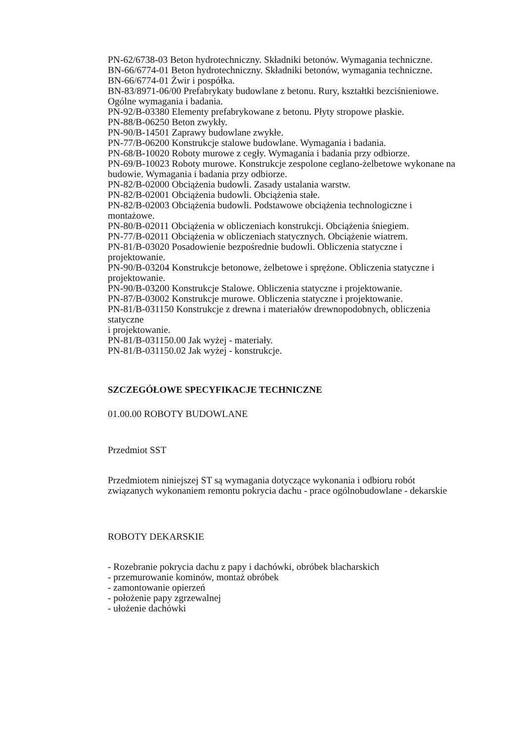PN-62/6738-03 Beton hydrotechniczny. Składniki betonów. Wymagania techniczne.
BN-66/6774-01 Beton hydrotechniczny. Składniki betonów, wymagania techniczne.
BN-66/6774-01 Żwir i pospółka.
BN-83/8971-06/00 Prefabrykaty budowlane z betonu. Rury, kształtki bezciśnieniowe. Ogólne wymagania i badania.
PN-92/B-03380 Elementy prefabrykowane z betonu. Płyty stropowe płaskie.
PN-88/B-06250 Beton zwykły.
PN-90/B-14501 Zaprawy budowlane zwykłe.
PN-77/B-06200 Konstrukcje stalowe budowlane. Wymagania i badania.
PN-68/B-10020 Roboty murowe z cegły. Wymagania i badania przy odbiorze.
PN-69/B-10023 Roboty murowe. Konstrukcje zespolone ceglano-żelbetowe wykonane na budowie. Wymagania i badania przy odbiorze.
PN-82/B-02000 Obciążenia budowli. Zasady ustalania warstw.
PN-82/B-02001 Obciążenia budowli. Obciążenia stałe.
PN-82/B-02003 Obciążenia budowli. Podstawowe obciążenia technologiczne i montażowe.
PN-80/B-02011 Obciążenia w obliczeniach konstrukcji. Obciążenia śniegiem.
PN-77/B-02011 Obciążenia w obliczeniach statycznych. Obciążenie wiatrem.
PN-81/B-03020 Posadowienie bezpośrednie budowli. Obliczenia statyczne i projektowanie.
PN-90/B-03204 Konstrukcje betonowe, żelbetowe i sprężone. Obliczenia statyczne i projektowanie.
PN-90/B-03200 Konstrukcje Stalowe. Obliczenia statyczne i projektowanie.
PN-87/B-03002 Konstrukcje murowe. Obliczenia statyczne i projektowanie.
PN-81/B-031150 Konstrukcje z drewna i materiałów drewnopodobnych, obliczenia statyczne
i projektowanie.
PN-81/B-031150.00 Jak wyżej - materiały.
PN-81/B-031150.02 Jak wyżej - konstrukcje.
SZCZEGÓŁOWE SPECYFIKACJE TECHNICZNE
01.00.00 ROBOTY BUDOWLANE
Przedmiot SST
Przedmiotem niniejszej ST są wymagania dotyczące wykonania i odbioru robót związanych wykonaniem remontu pokrycia dachu - prace ogólnobudowlane - dekarskie
ROBOTY DEKARSKIE
- Rozebranie pokrycia dachu z papy i dachówki, obróbek blacharskich
- przemurowanie kominów, montaż obróbek
- zamontowanie opierzeń
- położenie papy zgrzewalnej
- ułożenie dachówki